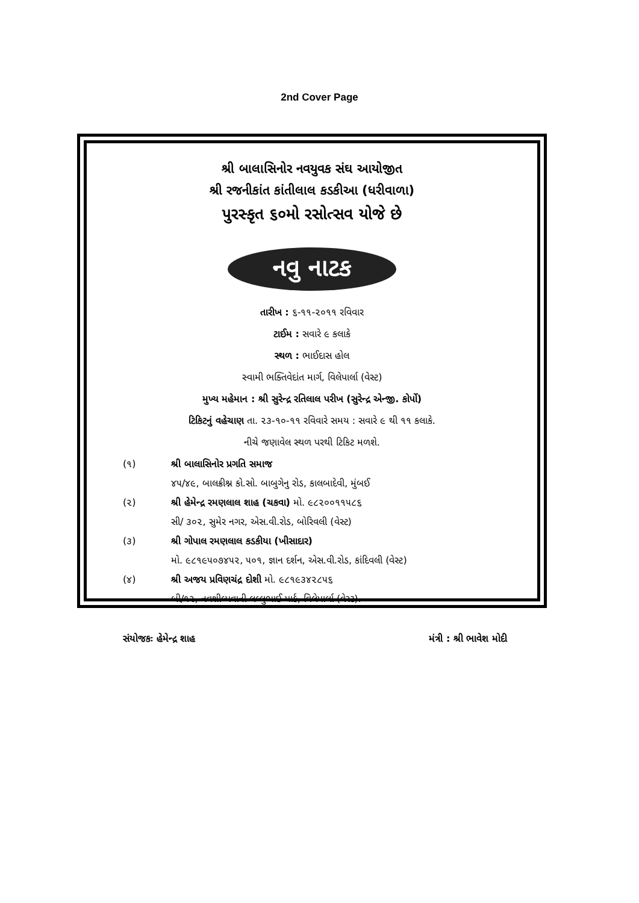2nd Cover Page
શ્રી બાલાસિનોર નવયુવક સંઘ આયોજીત
શ્રી રજનીકાંત કાંતીલાલ કડકીઆ (ધરીવાળા)
પુરસ્કૃત ૬૦મો રસોત્સવ યોજે છે
નવુ નાટક
તારીખ : ૬-૧૧-૨૦૧૧ રવિવાર
ટાઈમ : સવારે ૯ કલાકે
સ્થળ : ભાઈદાસ હોલ
સ્વામી ભક્તિવેદાંત માર્ગ, વિલેપાર્લા (વેસ્ટ)
મુખ્ય મહેમાન : શ્રી સુરેન્દ્ર રતિલાલ પરીખ (સુરેન્દ્ર એન્જી. કોર્પો)
ટિકિટનું વહેચાણ તા. ૨૩-૧૦-૧૧ રવિવારે સમય : સવારે ૯ થી ૧૧ કલાકે.
નીચે જણાવેલ સ્થળ પરથી ટિકિટ મળશે.
(૧) શ્રી બાલાસિનોર પ્રગતિ સમાજ
૪૫/૪૯, બાલક્રીશ્ન કો.સો. બાબુગેનુ રોડ, કાલબાદેવી, મુંબઈ
(૨) શ્રી હેમેન્દ્ર રમણલાલ શાહ (ચકવા) મો. ૯૮૨૦૦૧૧૫૮૬
સી/ ૩૦૨, સુમેર નગર, એસ.વી.રોડ, બોરિવલી (વેસ્ટ)
(૩) શ્રી ગોપાલ રમણલાલ કડકીયા (ખીસાદાર)
મો. ૯૮૧૯૫૦૭૪૫૨, ૫૦૧, જ્ઞાન દર્શન, એસ.વી.રોડ, કાંદિવલી (વેસ્ટ)
(૪) શ્રી અજય પ્રવિણચંદ્ર દોશી મો. ૯૮૧૯૩૪૨૮૫૬
બી/૧૨, નવશીલ્પવાની લલ્લુભાઈ પાર્ક, વિલેપાર્લા (વેસ્ટ).
સંયોજકઃ હેમેન્દ્ર શાહ મંત્રી : શ્રી ભાવેશ મોદી